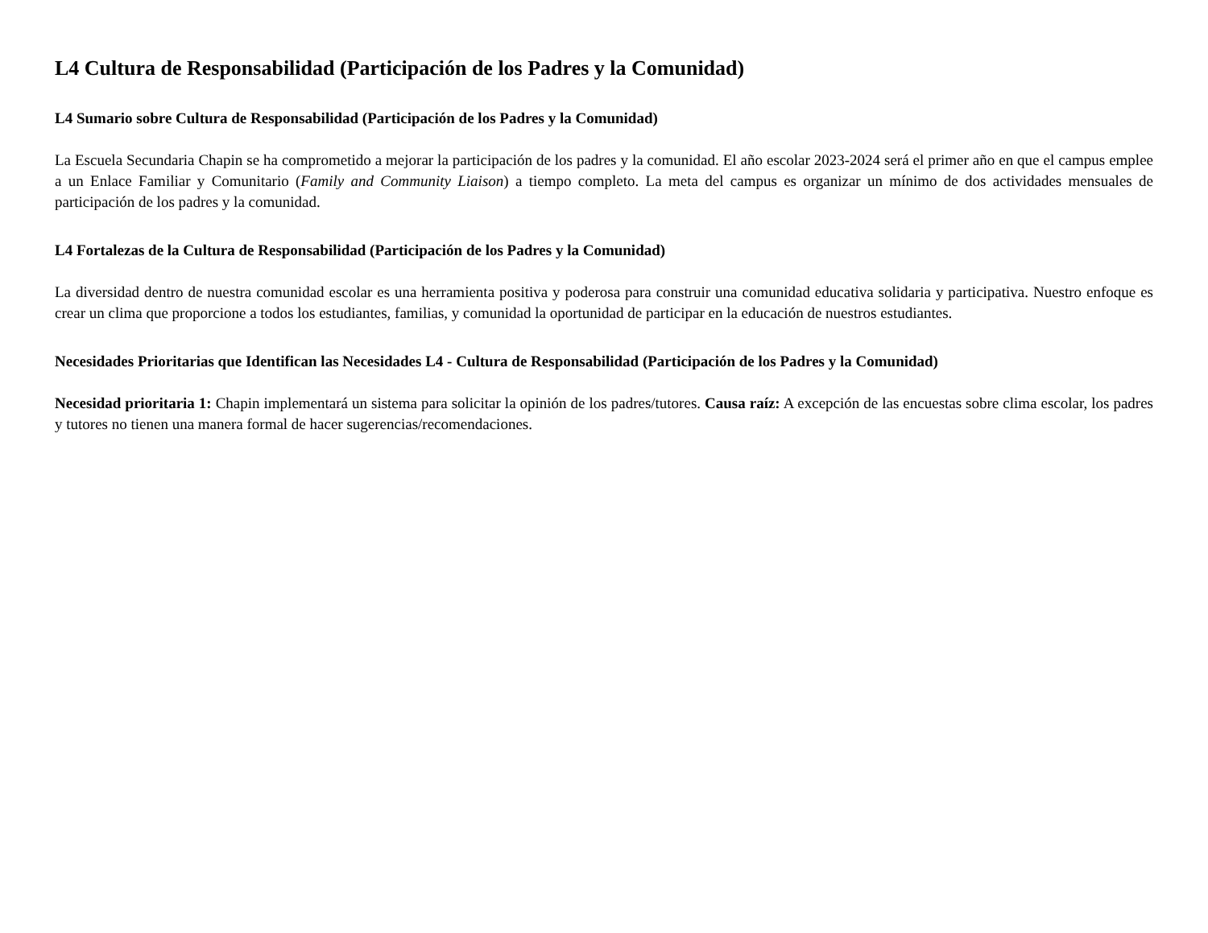L4 Cultura de Responsabilidad (Participación de los Padres y la Comunidad)
L4 Sumario sobre Cultura de Responsabilidad (Participación de los Padres y la Comunidad)
La Escuela Secundaria Chapin se ha comprometido a mejorar la participación de los padres y la comunidad. El año escolar 2023-2024 será el primer año en que el campus emplee a un Enlace Familiar y Comunitario (Family and Community Liaison) a tiempo completo. La meta del campus es organizar un mínimo de dos actividades mensuales de participación de los padres y la comunidad.
L4 Fortalezas de la Cultura de Responsabilidad (Participación de los Padres y la Comunidad)
La diversidad dentro de nuestra comunidad escolar es una herramienta positiva y poderosa para construir una comunidad educativa solidaria y participativa. Nuestro enfoque es crear un clima que proporcione a todos los estudiantes, familias, y comunidad la oportunidad de participar en la educación de nuestros estudiantes.
Necesidades Prioritarias que Identifican las Necesidades L4 - Cultura de Responsabilidad (Participación de los Padres y la Comunidad)
Necesidad prioritaria 1: Chapin implementará un sistema para solicitar la opinión de los padres/tutores. Causa raíz: A excepción de las encuestas sobre clima escolar, los padres y tutores no tienen una manera formal de hacer sugerencias/recomendaciones.